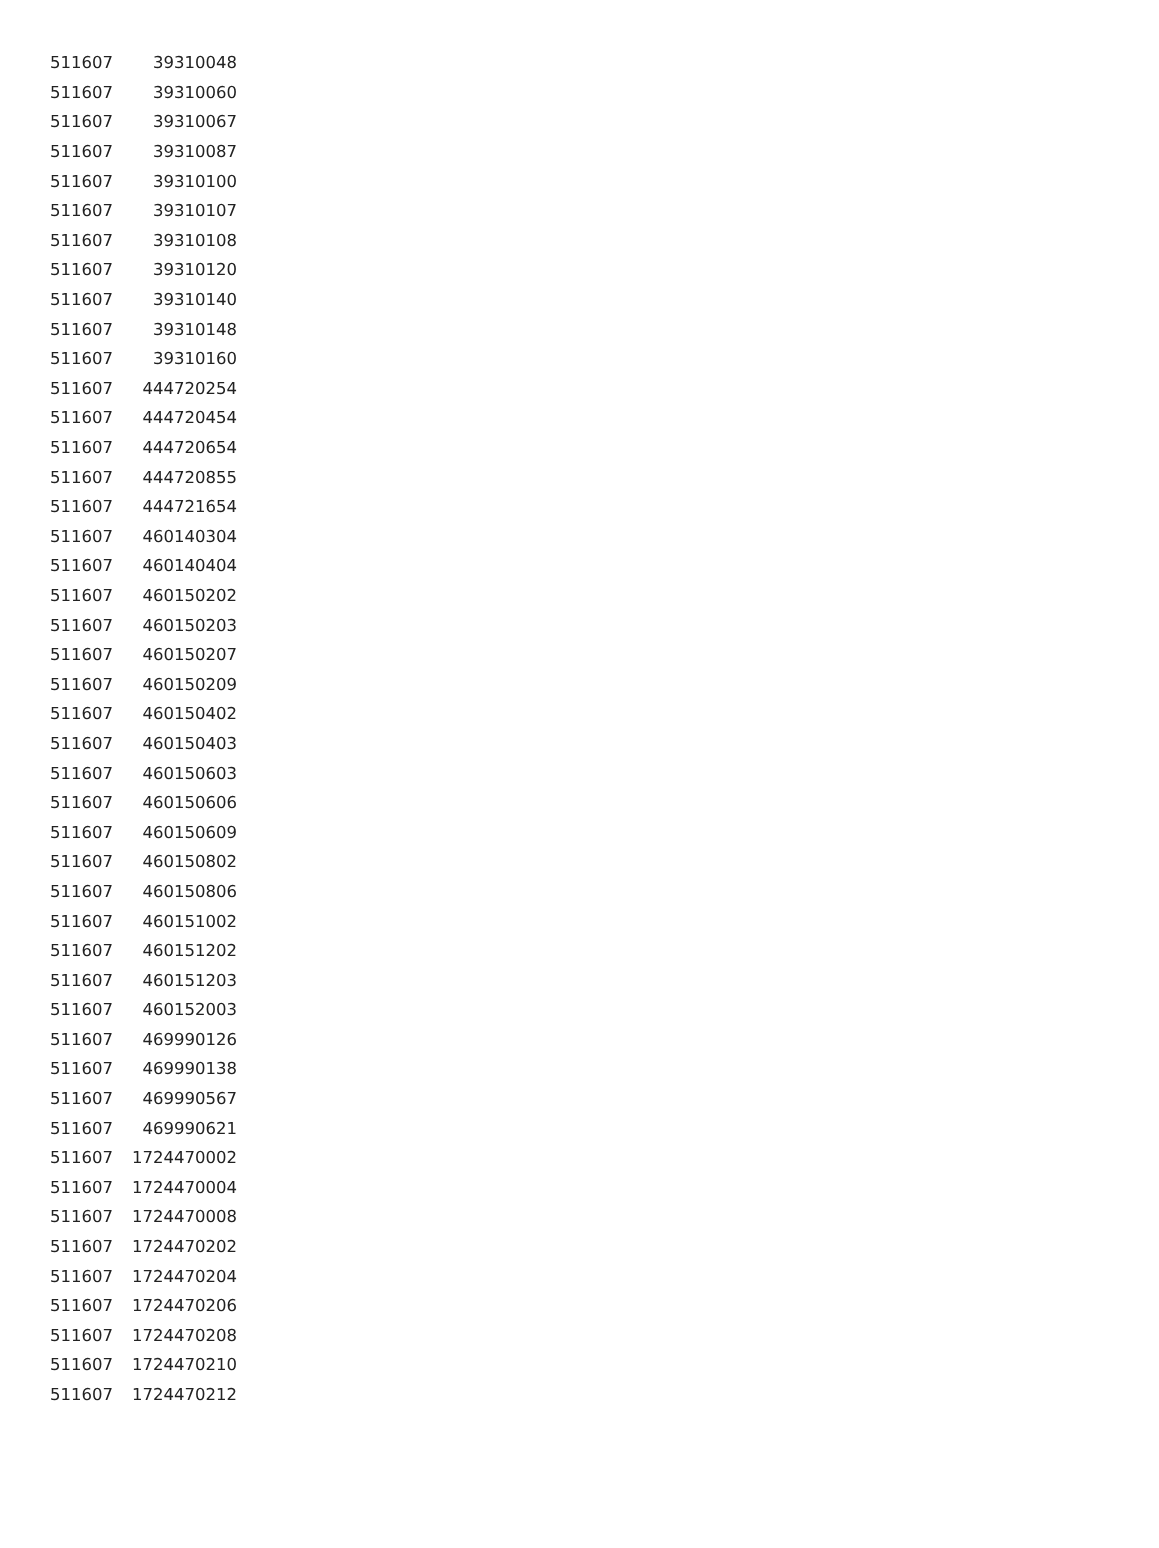| 511607 | 39310048 |
| 511607 | 39310060 |
| 511607 | 39310067 |
| 511607 | 39310087 |
| 511607 | 39310100 |
| 511607 | 39310107 |
| 511607 | 39310108 |
| 511607 | 39310120 |
| 511607 | 39310140 |
| 511607 | 39310148 |
| 511607 | 39310160 |
| 511607 | 444720254 |
| 511607 | 444720454 |
| 511607 | 444720654 |
| 511607 | 444720855 |
| 511607 | 444721654 |
| 511607 | 460140304 |
| 511607 | 460140404 |
| 511607 | 460150202 |
| 511607 | 460150203 |
| 511607 | 460150207 |
| 511607 | 460150209 |
| 511607 | 460150402 |
| 511607 | 460150403 |
| 511607 | 460150603 |
| 511607 | 460150606 |
| 511607 | 460150609 |
| 511607 | 460150802 |
| 511607 | 460150806 |
| 511607 | 460151002 |
| 511607 | 460151202 |
| 511607 | 460151203 |
| 511607 | 460152003 |
| 511607 | 469990126 |
| 511607 | 469990138 |
| 511607 | 469990567 |
| 511607 | 469990621 |
| 511607 | 1724470002 |
| 511607 | 1724470004 |
| 511607 | 1724470008 |
| 511607 | 1724470202 |
| 511607 | 1724470204 |
| 511607 | 1724470206 |
| 511607 | 1724470208 |
| 511607 | 1724470210 |
| 511607 | 1724470212 |